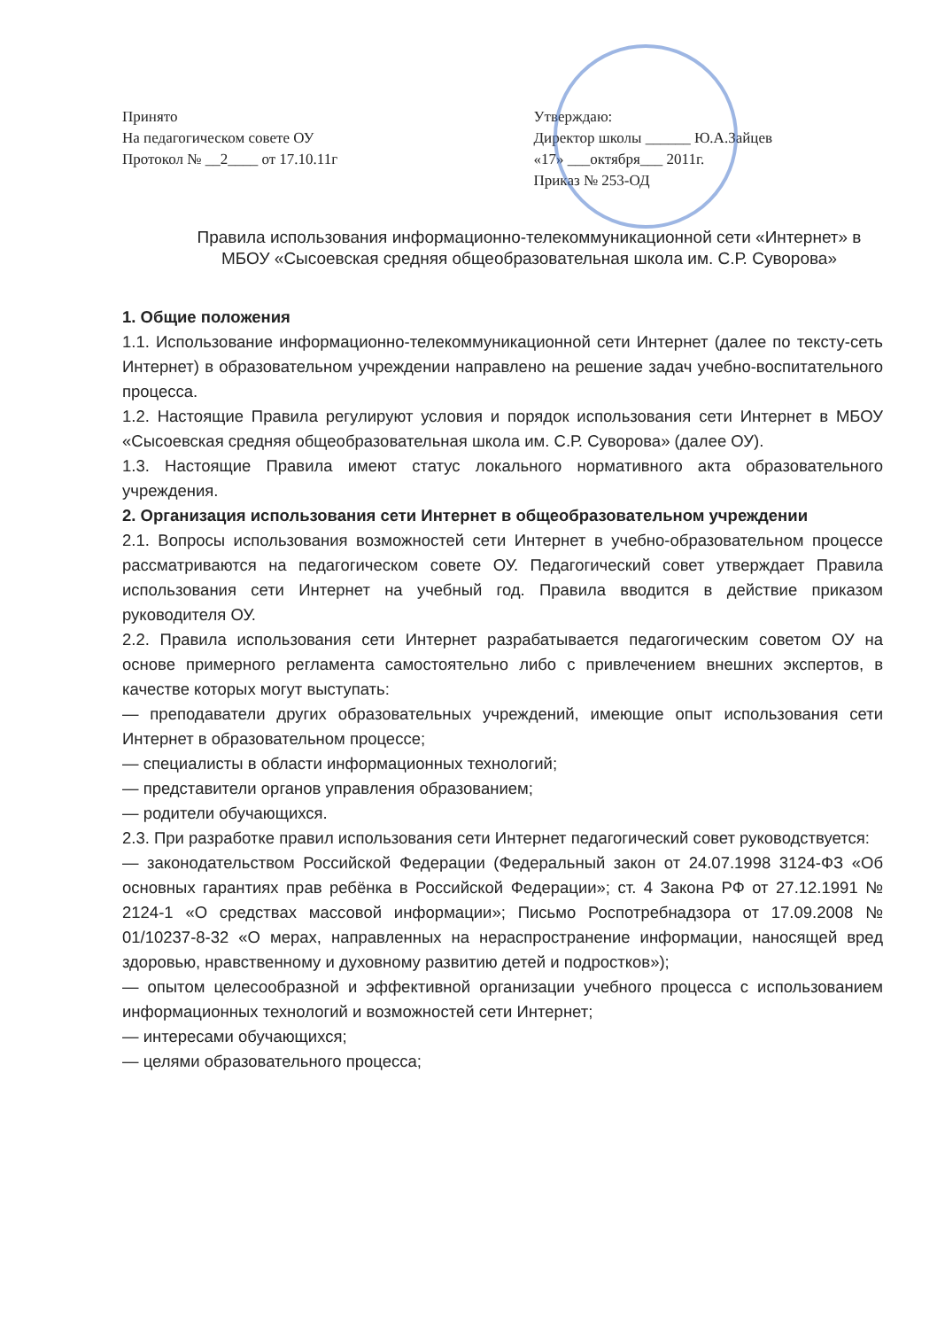Принято
На педагогическом совете ОУ
Протокол № __2____ от 17.10.11г
Утверждаю:
Директор школы ______ Ю.А.Зайцев
«17» ___октября___ 2011г.
Приказ № 253-ОД
Правила использования информационно-телекоммуникационной сети «Интернет» в МБОУ «Сысоевская средняя общеобразовательная школа им. С.Р. Суворова»
1. Общие положения
1.1. Использование информационно-телекоммуникационной сети Интернет (далее по тексту-сеть Интернет) в образовательном учреждении направлено на решение задач учебно-воспитательного процесса.
1.2. Настоящие Правила регулируют условия и порядок использования сети Интернет в МБОУ «Сысоевская средняя общеобразовательная школа им. С.Р. Суворова» (далее ОУ).
1.3. Настоящие Правила имеют статус локального нормативного акта образовательного учреждения.
2. Организация использования сети Интернет в общеобразовательном учреждении
2.1. Вопросы использования возможностей сети Интернет в учебно-образовательном процессе рассматриваются на педагогическом совете ОУ. Педагогический совет утверждает Правила использования сети Интернет на учебный год. Правила вводится в действие приказом руководителя ОУ.
2.2. Правила использования сети Интернет разрабатывается педагогическим советом ОУ на основе примерного регламента самостоятельно либо с привлечением внешних экспертов, в качестве которых могут выступать:
— преподаватели других образовательных учреждений, имеющие опыт использования сети Интернет в образовательном процессе;
— специалисты в области информационных технологий;
— представители органов управления образованием;
— родители обучающихся.
2.3. При разработке правил использования сети Интернет педагогический совет руководствуется:
— законодательством Российской Федерации (Федеральный закон от 24.07.1998 3124-ФЗ «Об основных гарантиях прав ребёнка в Российской Федерации»; ст. 4 Закона РФ от 27.12.1991 № 2124-1 «О средствах массовой информации»; Письмо Роспотребнадзора от 17.09.2008 № 01/10237-8-32 «О мерах, направленных на нераспространение информации, наносящей вред здоровью, нравственному и духовному развитию детей и подростков»);
— опытом целесообразной и эффективной организации учебного процесса с использованием информационных технологий и возможностей сети Интернет;
— интересами обучающихся;
— целями образовательного процесса;